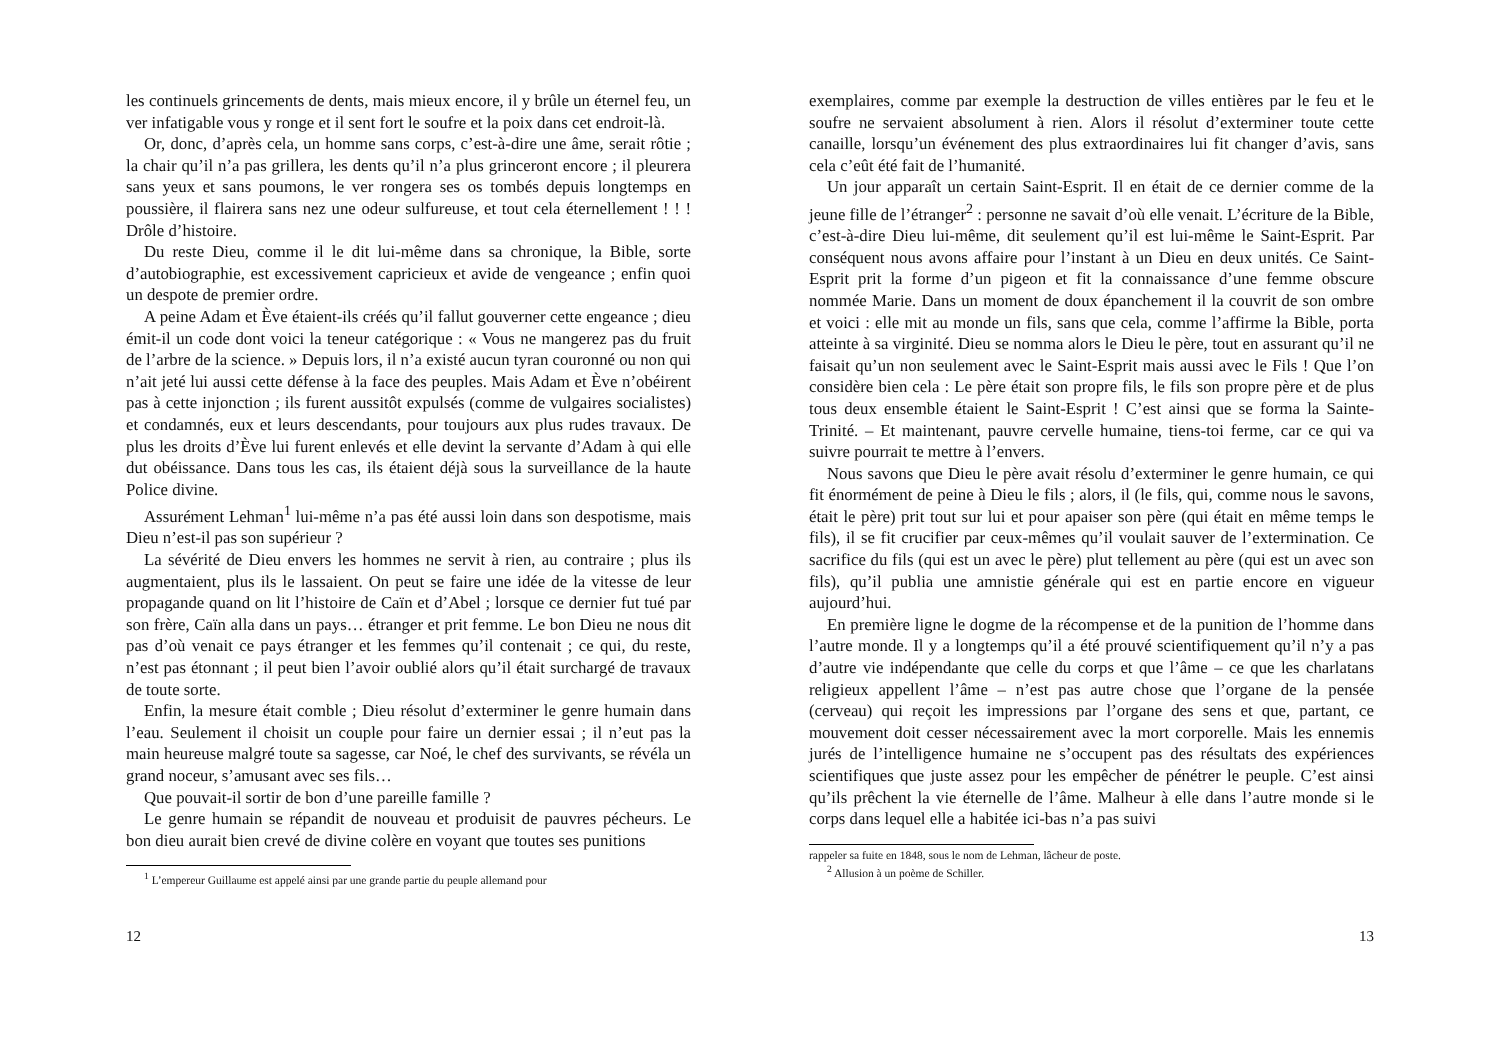les continuels grincements de dents, mais mieux encore, il y brûle un éternel feu, un ver infatigable vous y ronge et il sent fort le soufre et la poix dans cet endroit-là.
Or, donc, d’après cela, un homme sans corps, c’est-à-dire une âme, serait rôtie ; la chair qu’il n’a pas grillera, les dents qu’il n’a plus grinceront encore ; il pleurera sans yeux et sans poumons, le ver rongera ses os tombés depuis longtemps en poussière, il flairera sans nez une odeur sulfureuse, et tout cela éternellement ! ! ! Drôle d’histoire.
Du reste Dieu, comme il le dit lui-même dans sa chronique, la Bible, sorte d’autobiographie, est excessivement capricieux et avide de vengeance ; enfin quoi un despote de premier ordre.
A peine Adam et Ève étaient-ils créés qu’il fallut gouverner cette engeance ; dieu émit-il un code dont voici la teneur catégorique : « Vous ne mangerez pas du fruit de l’arbre de la science. » Depuis lors, il n’a existé aucun tyran couronné ou non qui n’ait jeté lui aussi cette défense à la face des peuples. Mais Adam et Ève n’obéirent pas à cette injonction ; ils furent aussitôt expulsés (comme de vulgaires socialistes) et condamnés, eux et leurs descendants, pour toujours aux plus rudes travaux. De plus les droits d’Ève lui furent enlevés et elle devint la servante d’Adam à qui elle dut obéissance. Dans tous les cas, ils étaient déjà sous la surveillance de la haute Police divine.
Assurément Lehman<sup>1</sup> lui-même n’a pas été aussi loin dans son despotisme, mais Dieu n’est-il pas son supérieur ?
La sévérité de Dieu envers les hommes ne servit à rien, au contraire ; plus ils augmentaient, plus ils le lassaient. On peut se faire une idée de la vitesse de leur propagande quand on lit l’histoire de Caïn et d’Abel ; lorsque ce dernier fut tué par son frère, Caïn alla dans un pays… étranger et prit femme. Le bon Dieu ne nous dit pas d’où venait ce pays étranger et les femmes qu’il contenait ; ce qui, du reste, n’est pas étonnant ; il peut bien l’avoir oublié alors qu’il était surchargé de travaux de toute sorte.
Enfin, la mesure était comble ; Dieu résolut d’exterminer le genre humain dans l’eau. Seulement il choisit un couple pour faire un dernier essai ; il n’eut pas la main heureuse malgré toute sa sagesse, car Noé, le chef des survivants, se révéla un grand noceur, s’amusant avec ses fils…
Que pouvait-il sortir de bon d’une pareille famille ?
Le genre humain se répandit de nouveau et produisit de pauvres pécheurs. Le bon dieu aurait bien crevé de divine colère en voyant que toutes ses punitions
<sup>1</sup> L’empereur Guillaume est appelé ainsi par une grande partie du peuple allemand pour
12
exemplaires, comme par exemple la destruction de villes entières par le feu et le soufre ne servaient absolument à rien. Alors il résolut d’exterminer toute cette canaille, lorsqu’un événement des plus extraordinaires lui fit changer d’avis, sans cela c’eût été fait de l’humanité.
Un jour apparaît un certain Saint-Esprit. Il en était de ce dernier comme de la jeune fille de l’étranger<sup>2</sup> : personne ne savait d’où elle venait. L’écriture de la Bible, c’est-à-dire Dieu lui-même, dit seulement qu’il est lui-même le Saint-Esprit. Par conséquent nous avons affaire pour l’instant à un Dieu en deux unités. Ce Saint-Esprit prit la forme d’un pigeon et fit la connaissance d’une femme obscure nommée Marie. Dans un moment de doux épanchement il la couvrit de son ombre et voici : elle mit au monde un fils, sans que cela, comme l’affirme la Bible, porta atteinte à sa virginité. Dieu se nomma alors le Dieu le père, tout en assurant qu’il ne faisait qu’un non seulement avec le Saint-Esprit mais aussi avec le Fils ! Que l’on considère bien cela : Le père était son propre fils, le fils son propre père et de plus tous deux ensemble étaient le Saint-Esprit ! C’est ainsi que se forma la Sainte-Trinité. – Et maintenant, pauvre cervelle humaine, tiens-toi ferme, car ce qui va suivre pourrait te mettre à l’envers.
Nous savons que Dieu le père avait résolu d’exterminer le genre humain, ce qui fit énormément de peine à Dieu le fils ; alors, il (le fils, qui, comme nous le savons, était le père) prit tout sur lui et pour apaiser son père (qui était en même temps le fils), il se fit crucifier par ceux-mêmes qu’il voulait sauver de l’extermination. Ce sacrifice du fils (qui est un avec le père) plut tellement au père (qui est un avec son fils), qu’il publia une amnistie générale qui est en partie encore en vigueur aujourd’hui.
En première ligne le dogme de la récompense et de la punition de l’homme dans l’autre monde. Il y a longtemps qu’il a été prouvé scientifiquement qu’il n’y a pas d’autre vie indépendante que celle du corps et que l’âme – ce que les charlatans religieux appellent l’âme – n’est pas autre chose que l’organe de la pensée (cerveau) qui reçoit les impressions par l’organe des sens et que, partant, ce mouvement doit cesser nécessairement avec la mort corporelle. Mais les ennemis jurés de l’intelligence humaine ne s’occupent pas des résultats des expériences scientifiques que juste assez pour les empêcher de pénétrer le peuple. C’est ainsi qu’ils prêchent la vie éternelle de l’âme. Malheur à elle dans l’autre monde si le corps dans lequel elle a habitée ici-bas n’a pas suivi
rappeler sa fuite en 1848, sous le nom de Lehman, lâcheur de poste.
<sup>2</sup> Allusion à un poème de Schiller.
13